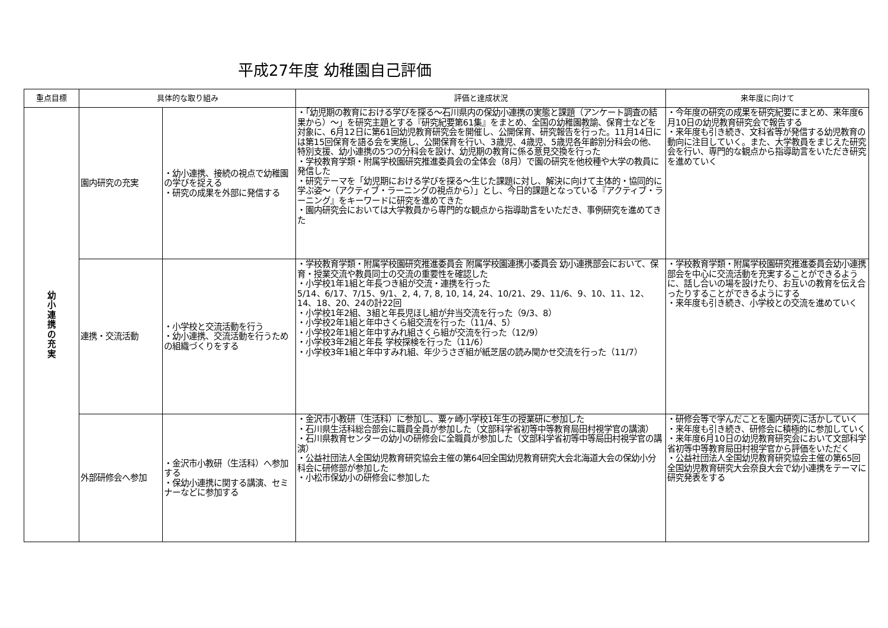平成27年度 幼稚園自己評価
| 重点目標 | 具体的な取り組み | | 評価と達成状況 | 来年度に向けて |
| --- | --- | --- | --- | --- |
| 幼 小 連 携 の 充 実 | 園内研究の充実 | ・幼小連携、接続の視点で幼稚園の学びを捉える ・研究の成果を外部に発信する | ・「幼児期の教育における学びを探る～石川県内の保幼小連携の実態と課題（アンケート調査の結果から）～」を研究主題とする『研究紀要第61集』をまとめ、全国の幼稚園教諭、保育士などを対象に、6月12日に第61回幼児教育研究会を開催し、公開保育、研究報告を行った。11月14日には第15回保育を語る会を実施し、公開保育を行い、3歳児、4歳児、5歳児各年齢別分科会の他、特別支援、幼小連携の5つの分科会を設け、幼児期の教育に係る意見交換を行った ・学校教育学類・附属学校園研究推進委員会の全体会（8月）で園の研究を他校種や大学の教員に発信した ・研究テーマを「幼児期における学びを探る～生じた課題に対し、解決に向けて主体的・協同的に学ぶ姿～（アクティブ・ラーニングの視点から）」とし、今日的課題となっている『アクティブ・ラーニング』をキーワードに研究を進めてきた ・園内研究会においては大学教員から専門的な観点から指導助言をいただき、事例研究を進めてきた | ・今年度の研究の成果を研究紀要にまとめ、来年度6月10日の幼児教育研究会で報告する ・来年度も引き続き、文科省等が発信する幼児教育の動向に注目していく。また、大学教員をまじえた研究会を行い、専門的な観点から指導助言をいただき研究を進めていく |
| | 連携・交流活動 | ・小学校と交流活動を行う ・幼小連携、交流活動を行うための組織づくりをする | ・学校教育学類・附属学校園研究推進委員会 附属学校園連携小委員会 幼小連携部会において、保育・授業交流や教員同士の交流の重要性を確認した ・小学校1年1組と年長つき組が交流・連携を行った 5/14、6/17、7/15、9/1、2, 4, 7, 8, 10, 14, 24、10/21、29、11/6、9、10、11、12、14、18、20、24の計22回 ・小学校1年2組、3組と年長児ほし組が弁当交流を行った（9/3、8） ・小学校2年1組と年中さくら組交流を行った（11/4、5） ・小学校2年1組と年中すみれ組さくら組が交流を行った（12/9） ・小学校3年2組と年長 学校探検を行った（11/6） ・小学校3年1組と年中すみれ組、年少うさぎ組が紙芝居の読み聞かせ交流を行った（11/7） | ・学校教育学類・附属学校園研究推進委員会幼小連携部会を中心に交流活動を充実することができるように、話し合いの場を設けたり、お互いの教育を伝え合ったりすることができるようにする ・来年度も引き続き、小学校との交流を進めていく |
| | 外部研修会へ参加 | ・金沢市小教研（生活科）へ参加する ・保幼小連携に関する講演、セミナーなどに参加する | ・金沢市小教研（生活科）に参加し、粟ヶ崎小学校1年生の授業研に参加した ・石川県生活科総合部会に職員全員が参加した（文部科学省初等中等教育局田村視学官の講演） ・石川県教育センターの幼小の研修会に全職員が参加した（文部科学省初等中等局田村視学官の講演） ・公益社団法人全国幼児教育研究協会主催の第64回全国幼児教育研究大会北海道大会の保幼小分科会に研修部が参加した ・小松市保幼小の研修会に参加した | ・研修会等で学んだことを園内研究に活かしていく ・来年度も引き続き、研修会に積極的に参加していく ・来年度6月10日の幼児教育研究会において文部科学省初等中等教育局田村視学官から評価をいただく ・公益社団法人全国幼児教育研究協会主催の第65回全国幼児教育研究大会奈良大会で幼小連携をテーマに研究発表をする |